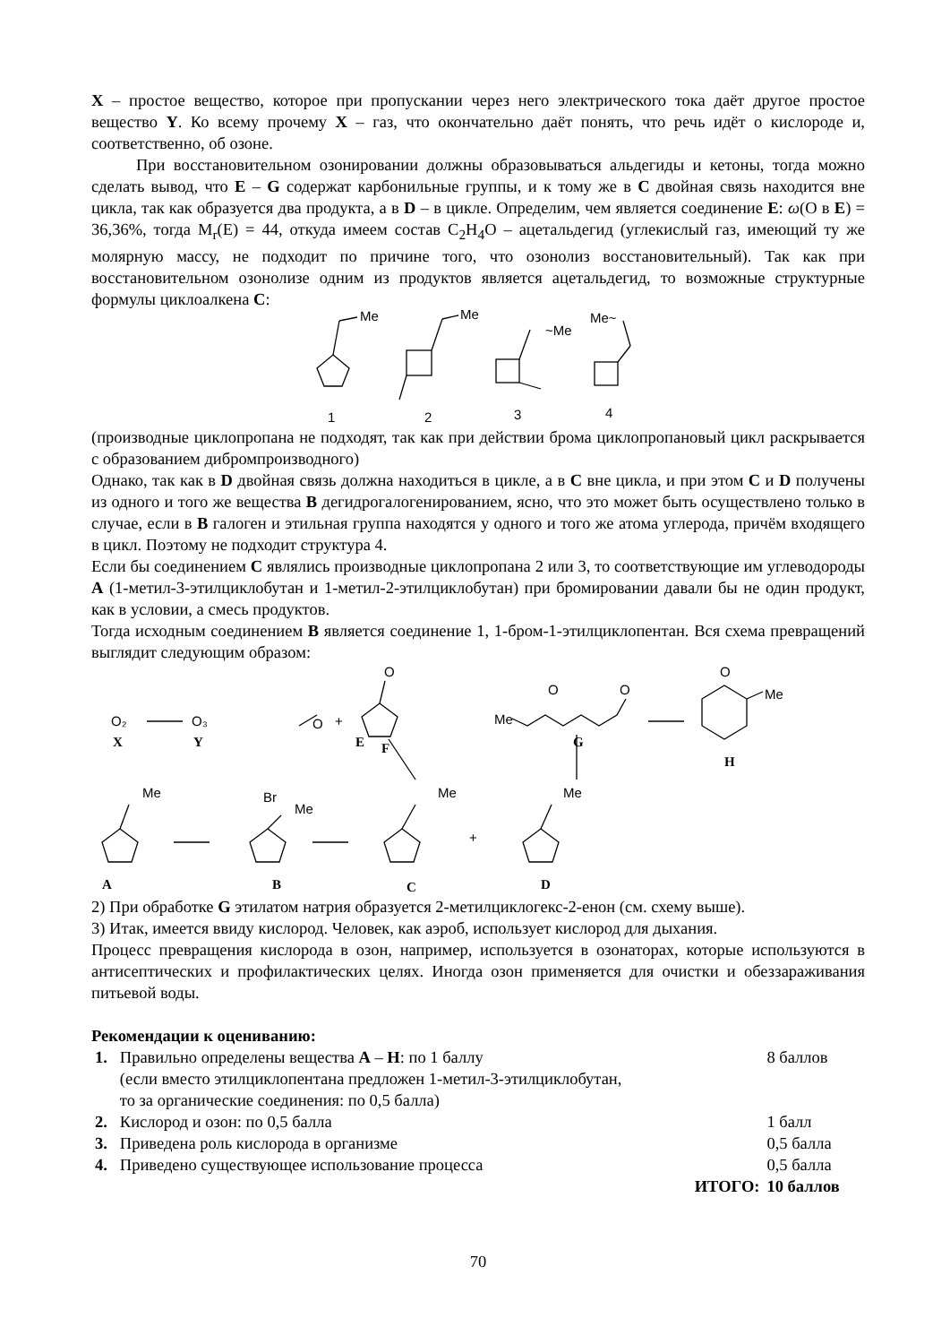X – простое вещество, которое при пропускании через него электрического тока даёт другое простое вещество Y. Ко всему прочему X – газ, что окончательно даёт понять, что речь идёт о кислороде и, соответственно, об озоне.
При восстановительном озонировании должны образовываться альдегиды и кетоны, тогда можно сделать вывод, что E – G содержат карбонильные группы, и к тому же в C двойная связь находится вне цикла, так как образуется два продукта, а в D – в цикле. Определим, чем является соединение E: ω(O в E) = 36,36%, тогда M<sub>r</sub>(E) = 44, откуда имеем состав C<sub>2</sub>H<sub>4</sub>O – ацетальдегид (углекислый газ, имеющий ту же молярную массу, не подходит по причине того, что озонолиз восстановительный). Так как при восстановительном озонолизе одним из продуктов является ацетальдегид, то возможные структурные формулы циклоалкена C:
Me
Me
~Me
Me~
1
2
3
4
(производные циклопропана не подходят, так как при действии брома циклопропановый цикл раскрывается с образованием дибромпроизводного)
Однако, так как в D двойная связь должна находиться в цикле, а в C вне цикла, и при этом C и D получены из одного и того же вещества B дегидрогалогенированием, ясно, что это может быть осуществлено только в случае, если в B галоген и этильная группа находятся у одного и того же атома углерода, причём входящего в цикл. Поэтому не подходит структура 4.
Если бы соединением C являлись производные циклопропана 2 или 3, то соответствующие им углеводороды A (1-метил-3-этилциклобутан и 1-метил-2-этилциклобутан) при бромировании давали бы не один продукт, как в условии, а смесь продуктов.
Тогда исходным соединением B является соединение 1, 1-бром-1-этилциклопентан. Вся схема превращений выглядит следующим образом:
O₂
O₃
X
Y
O
+
O
E
F
Me
O
O
G
O
Me
H
Me
Br
Me
Me
Me
+
A
B
C
D
2) При обработке G этилатом натрия образуется 2-метилциклогекс-2-енон (см. схему выше).
3) Итак, имеется ввиду кислород. Человек, как аэроб, использует кислород для дыхания.
Процесс превращения кислорода в озон, например, используется в озонаторах, которые используются в антисептических и профилактических целях. Иногда озон применяется для очистки и обеззараживания питьевой воды.
Рекомендации к оцениванию:
| 1. | Правильно определены вещества A – H : по 1 баллу (если вместо этилциклопентана предложен 1-метил-3-этилциклобутан, то за органические соединения: по 0,5 балла) | 8 баллов |
| 2. | Кислород и озон: по 0,5 балла | 1 балл |
| 3. | Приведена роль кислорода в организме | 0,5 балла |
| 4. | Приведено существующее использование процесса | 0,5 балла |
| | ИТОГО: | 10 баллов |
70